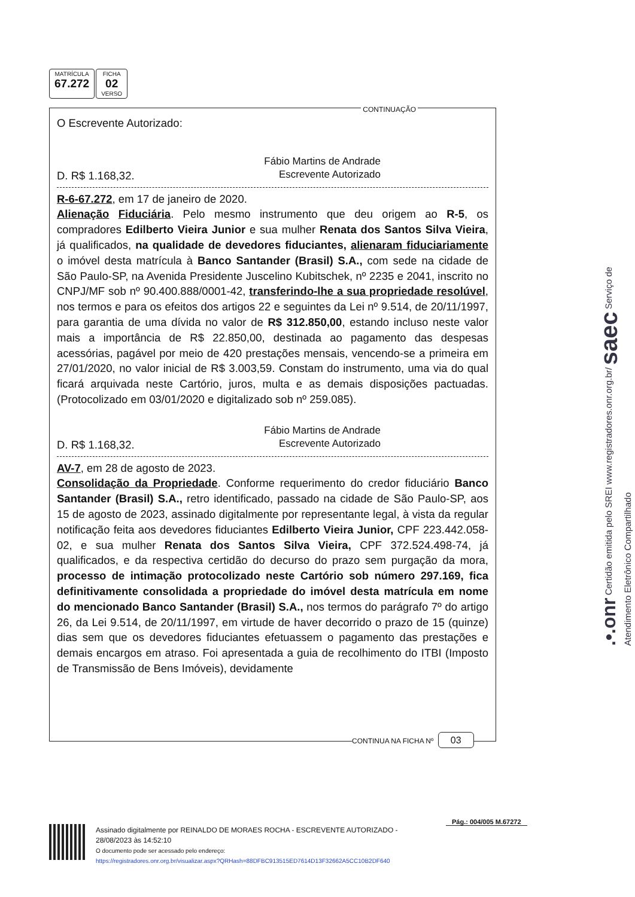MATRÍCULA
67.272
FICHA
02
VERSO
CONTINUAÇÃO
O Escrevente Autorizado:
Fábio Martins de Andrade
Escrevente Autorizado
D. R$ 1.168,32.
R-6-67.272, em 17 de janeiro de 2020.
Alienação Fiduciária. Pelo mesmo instrumento que deu origem ao R-5, os compradores Edilberto Vieira Junior e sua mulher Renata dos Santos Silva Vieira, já qualificados, na qualidade de devedores fiduciantes, alienaram fiduciariamente o imóvel desta matrícula à Banco Santander (Brasil) S.A., com sede na cidade de São Paulo-SP, na Avenida Presidente Juscelino Kubitschek, nº 2235 e 2041, inscrito no CNPJ/MF sob nº 90.400.888/0001-42, transferindo-lhe a sua propriedade resolúvel, nos termos e para os efeitos dos artigos 22 e seguintes da Lei nº 9.514, de 20/11/1997, para garantia de uma dívida no valor de R$ 312.850,00, estando incluso neste valor mais a importância de R$ 22.850,00, destinada ao pagamento das despesas acessórias, pagável por meio de 420 prestações mensais, vencendo-se a primeira em 27/01/2020, no valor inicial de R$ 3.003,59. Constam do instrumento, uma via do qual ficará arquivada neste Cartório, juros, multa e as demais disposições pactuadas. (Protocolizado em 03/01/2020 e digitalizado sob nº 259.085).
Fábio Martins de Andrade
Escrevente Autorizado
D. R$ 1.168,32.
AV-7, em 28 de agosto de 2023.
Consolidação da Propriedade. Conforme requerimento do credor fiduciário Banco Santander (Brasil) S.A., retro identificado, passado na cidade de São Paulo-SP, aos 15 de agosto de 2023, assinado digitalmente por representante legal, à vista da regular notificação feita aos devedores fiduciantes Edilberto Vieira Junior, CPF 223.442.058-02, e sua mulher Renata dos Santos Silva Vieira, CPF 372.524.498-74, já qualificados, e da respectiva certidão do decurso do prazo sem purgação da mora, processo de intimação protocolizado neste Cartório sob número 297.169, fica definitivamente consolidada a propriedade do imóvel desta matrícula em nome do mencionado Banco Santander (Brasil) S.A., nos termos do parágrafo 7º do artigo 26, da Lei 9.514, de 20/11/1997, em virtude de haver decorrido o prazo de 15 (quinze) dias sem que os devedores fiduciantes efetuassem o pagamento das prestações e demais encargos em atraso. Foi apresentada a guia de recolhimento do ITBI (Imposto de Transmissão de Bens Imóveis), devidamente
CONTINUA NA FICHA Nº 03
.•.onr Certidão emitida pelo SREI www.registradores.onr.org.br/ saec Serviço de Atendimento Eletrônico Compartilhado
Pág.: 004/005 M.67272
Assinado digitalmente por REINALDO DE MORAES ROCHA - ESCREVENTE AUTORIZADO -
28/08/2023 às 14:52:10
O documento pode ser acessado pelo endereço:
https://registradores.onr.org.br/visualizar.aspx?QRHash=88DFBC913515ED7614D13F32662A5CC10B2DF640